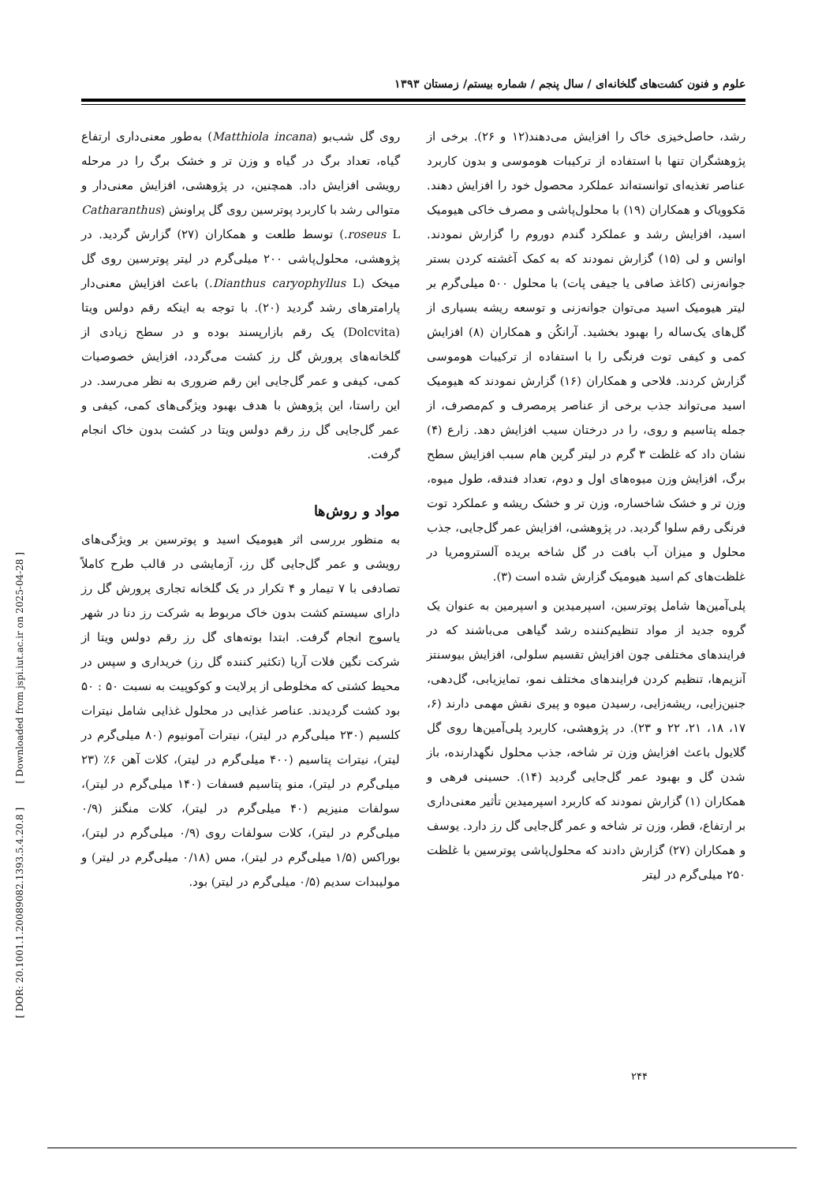علوم و فنون کشت‌های گلخانه‌ای / سال پنجم / شماره بیستم/ زمستان ۱۳۹۳
رشد، حاصل‌خیزی خاک را افزایش می‌دهند(۱۲ و ۲۶). برخی از پژوهشگران تنها با استفاده از ترکیبات هوموسی و بدون کاربرد عناصر تغذیه‌ای توانسته‌اند عملکرد محصول خود را افزایش دهند. مَکوویاک و همکاران (۱۹) با محلول‌پاشی و مصرف خاکی هیومیک اسید، افزایش رشد و عملکرد گندم دوروم را گزارش نمودند. اوانس و لی (۱۵) گزارش نمودند که به کمک آغشته کردن بستر جوانه‌زنی (کاغذ صافی یا جیفی پات) با محلول ۵۰۰ میلی‌گرم بر لیتر هیومیک اسید می‌توان جوانه‌زنی و توسعه ریشه بسیاری از گل‌های یک‌ساله را بهبود بخشید. آرانکُن و همکاران (۸) افزایش کمی و کیفی توت فرنگی را با استفاده از ترکیبات هوموسی گزارش کردند. فلاحی و همکاران (۱۶) گزارش نمودند که هیومیک اسید می‌تواند جذب برخی از عناصر پرمصرف و کم‌مصرف، از جمله پتاسیم و روی، را در درختان سیب افزایش دهد. زارع (۴) نشان داد که غلظت ۳ گرم در لیتر گرین هام سبب افزایش سطح برگ، افزایش وزن میوه‌های اول و دوم، تعداد فندقه، طول میوه، وزن تر و خشک شاخساره، وزن تر و خشک ریشه و عملکرد توت فرنگی رقم سلوا گردید. در پژوهشی، افزایش عمر گل‌جایی، جذب محلول و میزان آب بافت در گل شاخه بریده آلسترومریا در غلظت‌های کم اسید هیومیک گزارش شده است (۳).
پلی‌آمین‌ها شامل پوترسین، اسپرمیدین و اسپرمین به عنوان یک گروه جدید از مواد تنظیم‌کننده رشد گیاهی می‌باشند که در فرایندهای مختلفی چون افزایش تقسیم سلولی، افزایش بیوسنتز آنزیم‌ها، تنظیم کردن فرایندهای مختلف نمو، تمایزیابی، گل‌دهی، جنین‌زایی، ریشه‌زایی، رسیدن میوه و پیری نقش مهمی دارند (۶، ۱۷، ۱۸، ۲۱، ۲۲ و ۲۳). در پژوهشی، کاربرد پلی‌آمین‌ها روی گل گلایول باعث افزایش وزن تر شاخه، جذب محلول نگهدارنده، باز شدن گل و بهبود عمر گل‌جایی گردید (۱۴). حسینی فرهی و همکاران (۱) گزارش نمودند که کاربرد اسپرمیدین تأثیر معنی‌داری بر ارتفاع، قطر، وزن تر شاخه و عمر گل‌جایی گل رز دارد. یوسف و همکاران (۲۷) گزارش دادند که محلول‌پاشی پوترسین با غلظت ۲۵۰ میلی‌گرم در لیتر
روی گل شب‌بو (Matthiola incana) به‌طور معنی‌داری ارتفاع گیاه، تعداد برگ در گیاه و وزن تر و خشک برگ را در مرحله رویشی افزایش داد. همچنین، در پژوهشی، افزایش معنی‌دار و متوالی رشد با کاربرد پوترسین روی گل پراونش (Catharanthus roseus L.) توسط طلعت و همکاران (۲۷) گزارش گردید. در پژوهشی، محلول‌پاشی ۲۰۰ میلی‌گرم در لیتر پوترسین روی گل میخک (Dianthus caryophyllus L.) باعث افزایش معنی‌دار پارامترهای رشد گردید (۲۰). با توجه به اینکه رقم دولس ویتا (Dolcvita) یک رقم بازارپسند بوده و در سطح زیادی از گلخانه‌های پرورش گل رز کشت می‌گردد، افزایش خصوصیات کمی، کیفی و عمر گل‌جایی این رقم ضروری به نظر می‌رسد. در این راستا، این پژوهش با هدف بهبود ویژگی‌های کمی، کیفی و عمر گل‌جایی گل رز رقم دولس ویتا در کشت بدون خاک انجام گرفت.
مواد و روش‌ها
به منظور بررسی اثر هیومیک اسید و پوترسین بر ویژگی‌های رویشی و عمر گل‌جایی گل رز، آزمایشی در قالب طرح کاملاً تصادفی با ۷ تیمار و ۴ تکرار در یک گلخانه تجاری پرورش گل رز دارای سیستم کشت بدون خاک مربوط به شرکت رز دنا در شهر یاسوج انجام گرفت. ابتدا بوته‌های گل رز رقم دولس ویتا از شرکت نگین فلات آریا (تکثیر کننده گل رز) خریداری و سپس در محیط کشتی که مخلوطی از پرلایت و کوکوپیت به نسبت ۵۰ : ۵۰ بود کشت گردیدند. عناصر غذایی در محلول غذایی شامل نیترات کلسیم (۲۳۰ میلی‌گرم در لیتر)، نیترات آمونیوم (۸۰ میلی‌گرم در لیتر)، نیترات پتاسیم (۴۰۰ میلی‌گرم در لیتر)، کلات آهن ۶٪ (۲۳ میلی‌گرم در لیتر)، منو پتاسیم فسفات (۱۴۰ میلی‌گرم در لیتر)، سولفات منیزیم (۴۰ میلی‌گرم در لیتر)، کلات منگنز (۰/۹ میلی‌گرم در لیتر)، کلات سولفات روی (۰/۹ میلی‌گرم در لیتر)، بوراکس (۱/۵ میلی‌گرم در لیتر)، مس (۰/۱۸ میلی‌گرم در لیتر) و مولیبدات سدیم (۰/۵ میلی‌گرم در لیتر) بود.
[ DOR: 20.1001.1.20089082.1393.5.4.20.8 ] [ Downloaded from jspi.iut.ac.ir on 2025-04-28 ]
۲۴۴